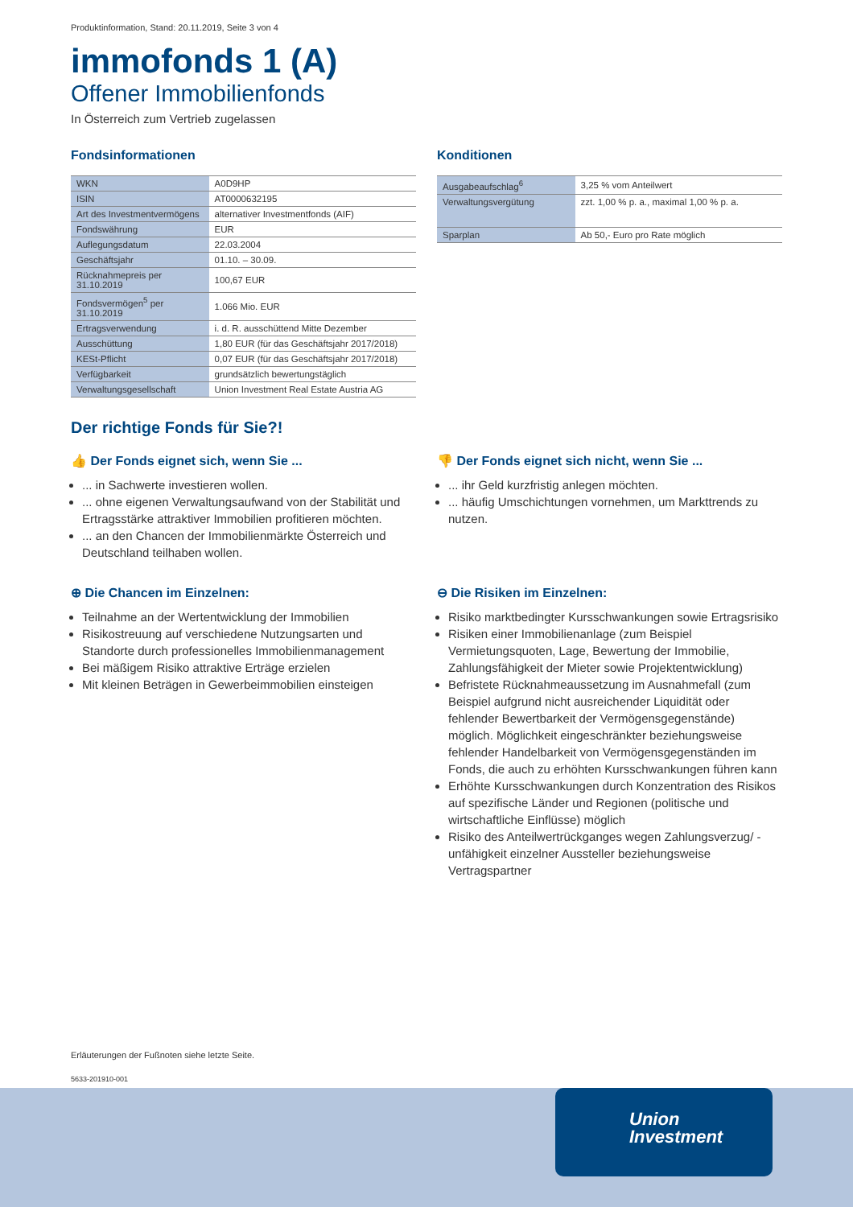Produktinformation, Stand: 20.11.2019, Seite 3 von 4
immofonds 1 (A)
Offener Immobilienfonds
In Österreich zum Vertrieb zugelassen
Fondsinformationen
| WKN | A0D9HP |
| ISIN | AT0000632195 |
| Art des Investmentvermögens | alternativer Investmentfonds (AIF) |
| Fondswährung | EUR |
| Auflegungsdatum | 22.03.2004 |
| Geschäftsjahr | 01.10. – 30.09. |
| Rücknahmepreis per 31.10.2019 | 100,67 EUR |
| Fondsvermögen<sup>5</sup> per 31.10.2019 | 1.066 Mio. EUR |
| Ertragsverwendung | i. d. R. ausschüttend Mitte Dezember |
| Ausschüttung | 1,80 EUR (für das Geschäftsjahr 2017/2018) |
| KESt-Pflicht | 0,07 EUR (für das Geschäftsjahr 2017/2018) |
| Verfügbarkeit | grundsätzlich bewertungstäglich |
| Verwaltungsgesellschaft | Union Investment Real Estate Austria AG |
Konditionen
| Ausgabeaufschlag<sup>6</sup> | 3,25 % vom Anteilwert |
| Verwaltungsvergütung | zzt. 1,00 % p. a., maximal 1,00 % p. a. |
| Sparplan | Ab 50,- Euro pro Rate möglich |
Der richtige Fonds für Sie?!
👍 Der Fonds eignet sich, wenn Sie ...
... in Sachwerte investieren wollen.
... ohne eigenen Verwaltungsaufwand von der Stabilität und Ertragsstärke attraktiver Immobilien profitieren möchten.
... an den Chancen der Immobilienmärkte Österreich und Deutschland teilhaben wollen.
⊕ Die Chancen im Einzelnen:
Teilnahme an der Wertentwicklung der Immobilien
Risikostreuung auf verschiedene Nutzungsarten und Standorte durch professionelles Immobilienmanagement
Bei mäßigem Risiko attraktive Erträge erzielen
Mit kleinen Beträgen in Gewerbeimmobilien einsteigen
👎 Der Fonds eignet sich nicht, wenn Sie ...
... ihr Geld kurzfristig anlegen möchten.
... häufig Umschichtungen vornehmen, um Markttrends zu nutzen.
⊖ Die Risiken im Einzelnen:
Risiko marktbedingter Kursschwankungen sowie Ertragsrisiko
Risiken einer Immobilienanlage (zum Beispiel Vermietungsquoten, Lage, Bewertung der Immobilie, Zahlungsfähigkeit der Mieter sowie Projektentwicklung)
Befristete Rücknahmeaussetzung im Ausnahmefall (zum Beispiel aufgrund nicht ausreichender Liquidität oder fehlender Bewertbarkeit der Vermögensgegenstände) möglich. Möglichkeit eingeschränkter beziehungsweise fehlender Handelbarkeit von Vermögensgegenständen im Fonds, die auch zu erhöhten Kursschwankungen führen kann
Erhöhte Kursschwankungen durch Konzentration des Risikos auf spezifische Länder und Regionen (politische und wirtschaftliche Einflüsse) möglich
Risiko des Anteilwertrückganges wegen Zahlungsverzug/ -unfähigkeit einzelner Aussteller beziehungsweise Vertragspartner
Erläuterungen der Fußnoten siehe letzte Seite.
5633-201910-001
Union
Investment